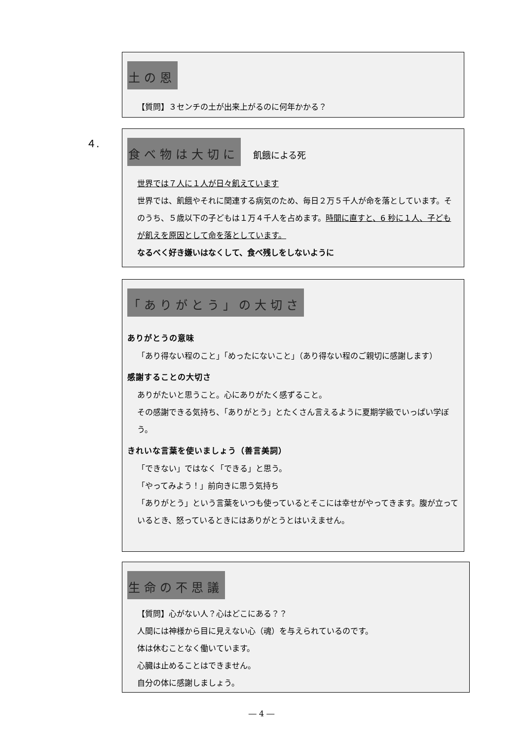土の恩
【質問】３センチの土が出来上がるのに何年かかる？
４.
食べ物は大切に
飢餓による死
世界では７人に１人が日々飢えています
世界では、飢餓やそれに関連する病気のため、毎日２万５千人が命を落としています。そのうち、５歳以下の子どもは１万４千人を占めます。時間に直すと、6 秒に１人、子どもが飢えを原因として命を落としています。
なるべく好き嫌いはなくして、食べ残しをしないように
「ありがとう」の大切さ
ありがとうの意味
「あり得ない程のこと」「めったにないこと」（あり得ない程のご親切に感謝します）
感謝することの大切さ
ありがたいと思うこと。心にありがたく感ずること。
その感謝できる気持ち、「ありがとう」とたくさん言えるように夏期学級でいっぱい学ぼう。
きれいな言葉を使いましょう（善言美詞）
「できない」ではなく「できる」と思う。
「やってみよう！」前向きに思う気持ち
「ありがとう」という言葉をいつも使っているとそこには幸せがやってきます。腹が立っているとき、怒っているときにはありがとうとはいえません。
生命の不思議
【質問】心がない人？心はどこにある？？
人間には神様から目に見えない心（魂）を与えられているのです。
体は休むことなく働いています。
心臓は止めることはできません。
自分の体に感謝しましょう。
― 4 ―